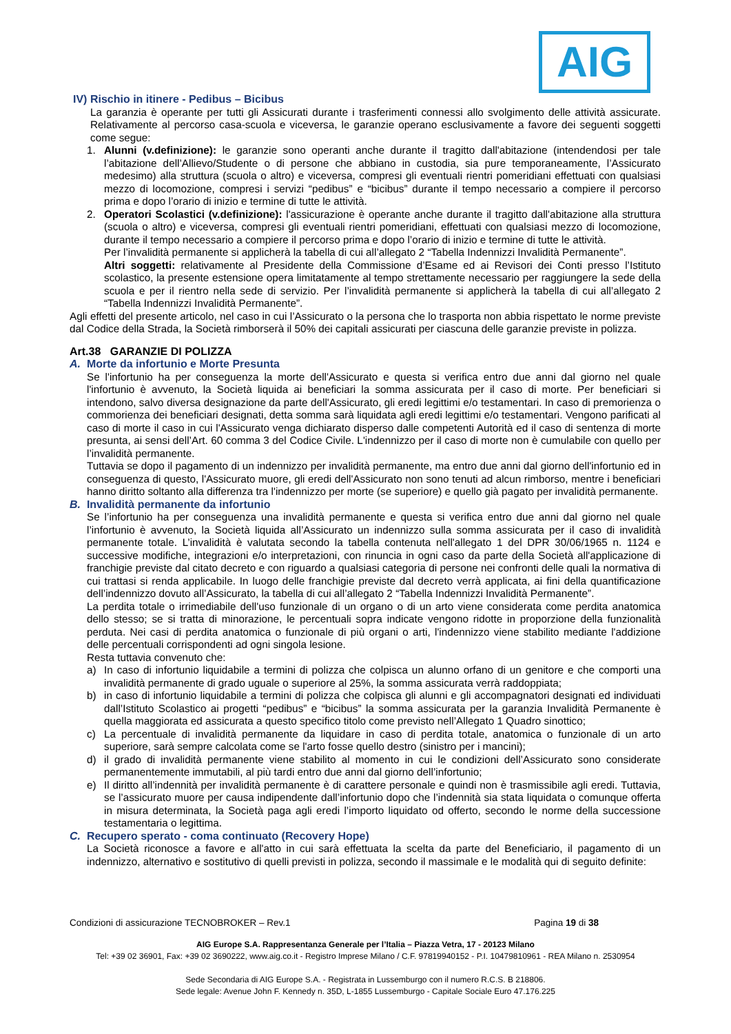AIG
IV) Rischio in itinere - Pedibus – Bicibus
La garanzia è operante per tutti gli Assicurati durante i trasferimenti connessi allo svolgimento delle attività assicurate. Relativamente al percorso casa-scuola e viceversa, le garanzie operano esclusivamente a favore dei seguenti soggetti come segue:
1. Alunni (v.definizione): le garanzie sono operanti anche durante il tragitto dall'abitazione (intendendosi per tale l’abitazione dell’Allievo/Studente o di persone che abbiano in custodia, sia pure temporaneamente, l’Assicurato medesimo) alla struttura (scuola o altro) e viceversa, compresi gli eventuali rientri pomeridiani effettuati con qualsiasi mezzo di locomozione, compresi i servizi “pedibus” e “bicibus” durante il tempo necessario a compiere il percorso prima e dopo l’orario di inizio e termine di tutte le attività.
2. Operatori Scolastici (v.definizione): l'assicurazione è operante anche durante il tragitto dall'abitazione alla struttura (scuola o altro) e viceversa, compresi gli eventuali rientri pomeridiani, effettuati con qualsiasi mezzo di locomozione, durante il tempo necessario a compiere il percorso prima e dopo l’orario di inizio e termine di tutte le attività.
Per l’invalidità permanente si applicherà la tabella di cui all’allegato 2 “Tabella Indennizzi Invalidità Permanente”.
Altri soggetti: relativamente al Presidente della Commissione d’Esame ed ai Revisori dei Conti presso l’Istituto scolastico, la presente estensione opera limitatamente al tempo strettamente necessario per raggiungere la sede della scuola e per il rientro nella sede di servizio. Per l’invalidità permanente si applicherà la tabella di cui all’allegato 2 “Tabella Indennizzi Invalidità Permanente”.
Agli effetti del presente articolo, nel caso in cui l’Assicurato o la persona che lo trasporta non abbia rispettato le norme previste dal Codice della Strada, la Società rimborserà il 50% dei capitali assicurati per ciascuna delle garanzie previste in polizza.
Art.38 GARANZIE DI POLIZZA
A. Morte da infortunio e Morte Presunta
Se l'infortunio ha per conseguenza la morte dell'Assicurato e questa si verifica entro due anni dal giorno nel quale l'infortunio è avvenuto, la Società liquida ai beneficiari la somma assicurata per il caso di morte. Per beneficiari si intendono, salvo diversa designazione da parte dell'Assicurato, gli eredi legittimi e/o testamentari. In caso di premorienza o commorienza dei beneficiari designati, detta somma sarà liquidata agli eredi legittimi e/o testamentari. Vengono parificati al caso di morte il caso in cui l'Assicurato venga dichiarato disperso dalle competenti Autorità ed il caso di sentenza di morte presunta, ai sensi dell’Art. 60 comma 3 del Codice Civile. L'indennizzo per il caso di morte non è cumulabile con quello per l’invalidità permanente.
Tuttavia se dopo il pagamento di un indennizzo per invalidità permanente, ma entro due anni dal giorno dell'infortunio ed in conseguenza di questo, l'Assicurato muore, gli eredi dell'Assicurato non sono tenuti ad alcun rimborso, mentre i beneficiari hanno diritto soltanto alla differenza tra l'indennizzo per morte (se superiore) e quello già pagato per invalidità permanente.
B. Invalidità permanente da infortunio
Se l’infortunio ha per conseguenza una invalidità permanente e questa si verifica entro due anni dal giorno nel quale l’infortunio è avvenuto, la Società liquida all’Assicurato un indennizzo sulla somma assicurata per il caso di invalidità permanente totale. L’invalidità è valutata secondo la tabella contenuta nell'allegato 1 del DPR 30/06/1965 n. 1124 e successive modifiche, integrazioni e/o interpretazioni, con rinuncia in ogni caso da parte della Società all'applicazione di franchigie previste dal citato decreto e con riguardo a qualsiasi categoria di persone nei confronti delle quali la normativa di cui trattasi si renda applicabile. In luogo delle franchigie previste dal decreto verrà applicata, ai fini della quantificazione dell’indennizzo dovuto all’Assicurato, la tabella di cui all’allegato 2 “Tabella Indennizzi Invalidità Permanente”.
La perdita totale o irrimediabile dell'uso funzionale di un organo o di un arto viene considerata come perdita anatomica dello stesso; se si tratta di minorazione, le percentuali sopra indicate vengono ridotte in proporzione della funzionalità perduta. Nei casi di perdita anatomica o funzionale di più organi o arti, l'indennizzo viene stabilito mediante l'addizione delle percentuali corrispondenti ad ogni singola lesione.
Resta tuttavia convenuto che:
a) In caso di infortunio liquidabile a termini di polizza che colpisca un alunno orfano di un genitore e che comporti una invalidità permanente di grado uguale o superiore al 25%, la somma assicurata verrà raddoppiata;
b) in caso di infortunio liquidabile a termini di polizza che colpisca gli alunni e gli accompagnatori designati ed individuati dall’Istituto Scolastico ai progetti “pedibus” e “bicibus” la somma assicurata per la garanzia Invalidità Permanente è quella maggiorata ed assicurata a questo specifico titolo come previsto nell’Allegato 1 Quadro sinottico;
c) La percentuale di invalidità permanente da liquidare in caso di perdita totale, anatomica o funzionale di un arto superiore, sarà sempre calcolata come se l'arto fosse quello destro (sinistro per i mancini);
d) il grado di invalidità permanente viene stabilito al momento in cui le condizioni dell’Assicurato sono considerate permanentemente immutabili, al più tardi entro due anni dal giorno dell’infortunio;
e) Il diritto all’indennità per invalidità permanente è di carattere personale e quindi non è trasmissibile agli eredi. Tuttavia, se l’assicurato muore per causa indipendente dall’infortunio dopo che l’indennità sia stata liquidata o comunque offerta in misura determinata, la Società paga agli eredi l’importo liquidato od offerto, secondo le norme della successione testamentaria o legittima.
C. Recupero sperato - coma continuato (Recovery Hope)
La Società riconosce a favore e all'atto in cui sarà effettuata la scelta da parte del Beneficiario, il pagamento di un indennizzo, alternativo e sostitutivo di quelli previsti in polizza, secondo il massimale e le modalità qui di seguito definite:
Condizioni di assicurazione TECNOBROKER – Rev.1 Pagina 19 di 38
AIG Europe S.A. Rappresentanza Generale per l’Italia – Piazza Vetra, 17 - 20123 Milano
Tel: +39 02 36901, Fax: +39 02 3690222, www.aig.co.it - Registro Imprese Milano / C.F. 97819940152 - P.I. 10479810961 - REA Milano n. 2530954
Sede Secondaria di AIG Europe S.A. - Registrata in Lussemburgo con il numero R.C.S. B 218806.
Sede legale: Avenue John F. Kennedy n. 35D, L-1855 Lussemburgo - Capitale Sociale Euro 47.176.225